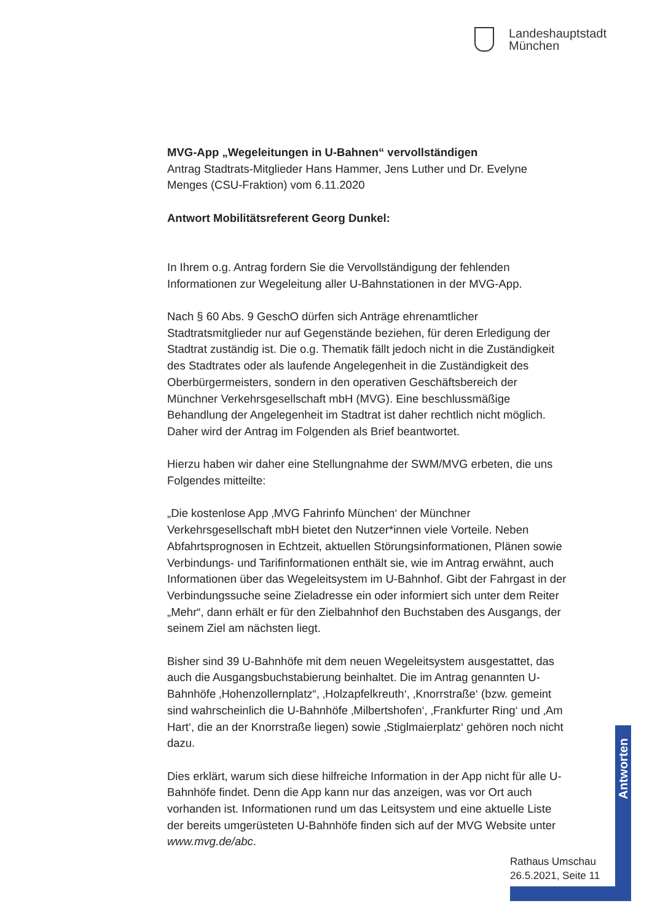Landeshauptstadt
München
MVG-App „Wegeleitungen in U-Bahnen“ vervollständigen
Antrag Stadtrats-Mitglieder Hans Hammer, Jens Luther und Dr. Evelyne Menges (CSU-Fraktion) vom 6.11.2020
Antwort Mobilitätsreferent Georg Dunkel:
In Ihrem o.g. Antrag fordern Sie die Vervollständigung der fehlenden Informationen zur Wegeleitung aller U-Bahnstationen in der MVG-App.
Nach § 60 Abs. 9 GeschO dürfen sich Anträge ehrenamtlicher Stadtratsmitglieder nur auf Gegenstände beziehen, für deren Erledigung der Stadtrat zuständig ist. Die o.g. Thematik fällt jedoch nicht in die Zuständigkeit des Stadtrates oder als laufende Angelegenheit in die Zuständigkeit des Oberbürgermeisters, sondern in den operativen Geschäftsbereich der Münchner Verkehrsgesellschaft mbH (MVG). Eine beschlussmäßige Behandlung der Angelegenheit im Stadtrat ist daher rechtlich nicht möglich. Daher wird der Antrag im Folgenden als Brief beantwortet.
Hierzu haben wir daher eine Stellungnahme der SWM/MVG erbeten, die uns Folgendes mitteilte:
„Die kostenlose App ‚MVG Fahrinfo München‘ der Münchner Verkehrsgesellschaft mbH bietet den Nutzer*innen viele Vorteile. Neben Abfahrtsprognosen in Echtzeit, aktuellen Störungsinformationen, Plänen sowie Verbindungs- und Tarifinformationen enthält sie, wie im Antrag erwähnt, auch Informationen über das Wegeleitsystem im U-Bahnhof. Gibt der Fahrgast in der Verbindungssuche seine Zieladresse ein oder informiert sich unter dem Reiter „Mehr“, dann erhält er für den Zielbahnhof den Buchstaben des Ausgangs, der seinem Ziel am nächsten liegt.
Bisher sind 39 U-Bahnhöfe mit dem neuen Wegeleitsystem ausgestattet, das auch die Ausgangsbuchstabierung beinhaltet. Die im Antrag genannten U-Bahnhöfe ‚Hohenzollernplatz“, ‚Holzapfelkreuth‘, ‚Knorrstraße‘ (bzw. gemeint sind wahrscheinlich die U-Bahnhöfe ‚Milbertshofen‘, ‚Frankfurter Ring‘ und ‚Am Hart‘, die an der Knorrstraße liegen) sowie ‚Stiglmaierplatz‘ gehören noch nicht dazu.
Dies erklärt, warum sich diese hilfreiche Information in der App nicht für alle U-Bahnhöfe findet. Denn die App kann nur das anzeigen, was vor Ort auch vorhanden ist. Informationen rund um das Leitsystem und eine aktuelle Liste der bereits umgerüsteten U-Bahnhöfe finden sich auf der MVG Website unter www.mvg.de/abc.
Antworten
Rathaus Umschau
26.5.2021, Seite 11